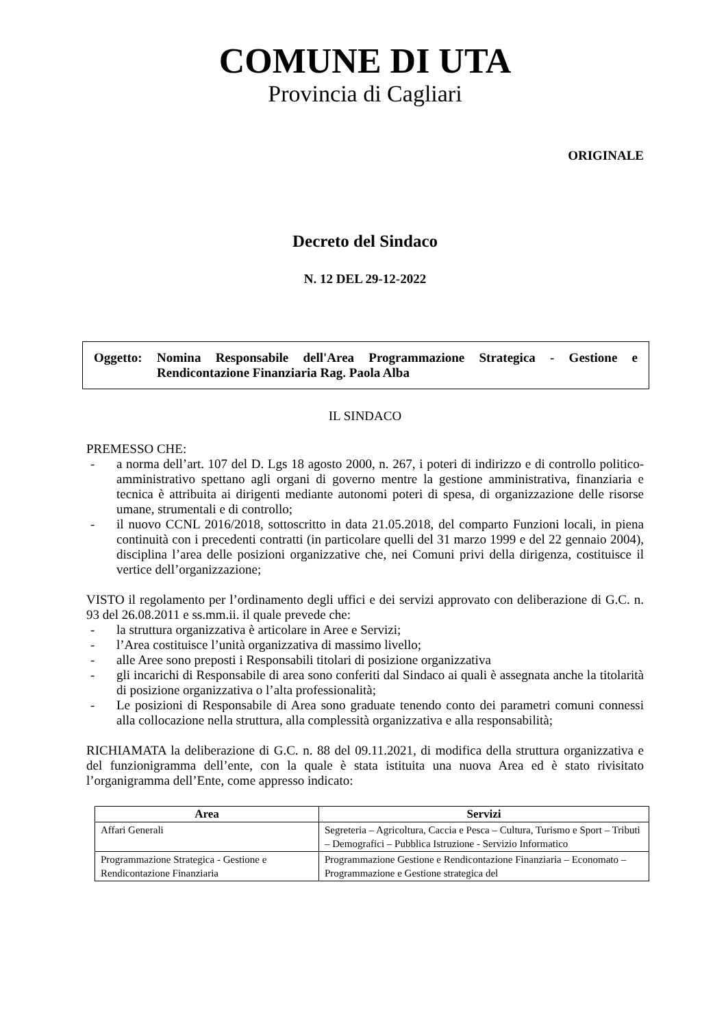COMUNE DI UTA
Provincia di Cagliari
ORIGINALE
Decreto del Sindaco
N. 12 DEL 29-12-2022
Oggetto: Nomina Responsabile dell'Area Programmazione Strategica - Gestione e Rendicontazione Finanziaria Rag. Paola Alba
IL SINDACO
PREMESSO CHE:
- a norma dell’art. 107 del D. Lgs 18 agosto 2000, n. 267, i poteri di indirizzo e di controllo politico-amministrativo spettano agli organi di governo mentre la gestione amministrativa, finanziaria e tecnica è attribuita ai dirigenti mediante autonomi poteri di spesa, di organizzazione delle risorse umane, strumentali e di controllo;
- il nuovo CCNL 2016/2018, sottoscritto in data 21.05.2018, del comparto Funzioni locali, in piena continuità con i precedenti contratti (in particolare quelli del 31 marzo 1999 e del 22 gennaio 2004), disciplina l’area delle posizioni organizzative che, nei Comuni privi della dirigenza, costituisce il vertice dell’organizzazione;
VISTO il regolamento per l’ordinamento degli uffici e dei servizi approvato con deliberazione di G.C. n. 93 del 26.08.2011 e ss.mm.ii. il quale prevede che:
- la struttura organizzativa è articolare in Aree e Servizi;
- l’Area costituisce l’unità organizzativa di massimo livello;
- alle Aree sono preposti i Responsabili titolari di posizione organizzativa
- gli incarichi di Responsabile di area sono conferiti dal Sindaco ai quali è assegnata anche la titolarità di posizione organizzativa o l’alta professionalità;
- Le posizioni di Responsabile di Area sono graduate tenendo conto dei parametri comuni connessi alla collocazione nella struttura, alla complessità organizzativa e alla responsabilità;
RICHIAMATA la deliberazione di G.C. n. 88 del 09.11.2021, di modifica della struttura organizzativa e del funzionigramma dell’ente, con la quale è stata istituita una nuova Area ed è stato rivisitato l’organigramma dell’Ente, come appresso indicato:
| Area | Servizi |
| --- | --- |
| Affari Generali | Segreteria – Agricoltura, Caccia e Pesca – Cultura, Turismo e Sport – Tributi – Demografici – Pubblica Istruzione - Servizio Informatico |
| Programmazione Strategica - Gestione e Rendicontazione Finanziaria | Programmazione Gestione e Rendicontazione Finanziaria – Economato – Programmazione e Gestione strategica del |